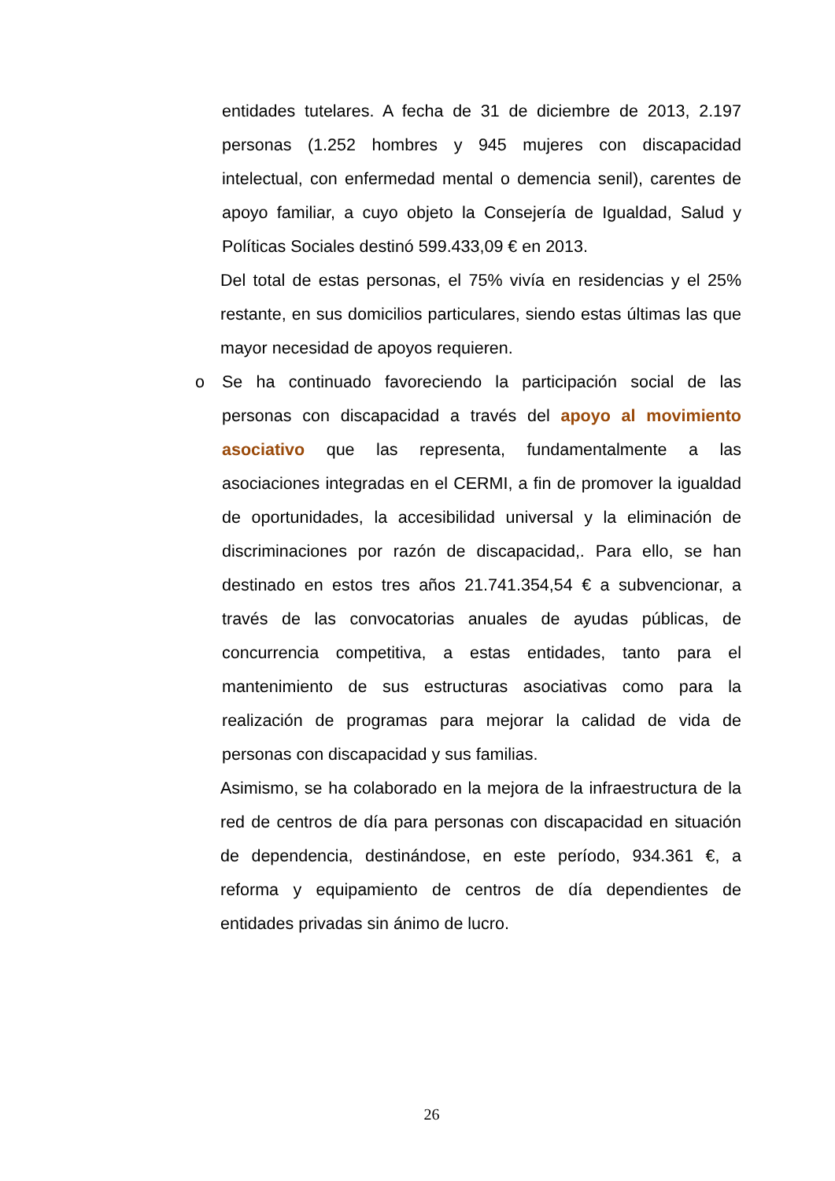entidades tutelares. A fecha de 31 de diciembre de 2013, 2.197 personas (1.252 hombres y 945 mujeres con discapacidad intelectual, con enfermedad mental o demencia senil), carentes de apoyo familiar, a cuyo objeto la Consejería de Igualdad, Salud y Políticas Sociales destinó 599.433,09 € en 2013.
Del total de estas personas, el 75% vivía en residencias y el 25% restante, en sus domicilios particulares, siendo estas últimas las que mayor necesidad de apoyos requieren.
o Se ha continuado favoreciendo la participación social de las personas con discapacidad a través del apoyo al movimiento asociativo que las representa, fundamentalmente a las asociaciones integradas en el CERMI, a fin de promover la igualdad de oportunidades, la accesibilidad universal y la eliminación de discriminaciones por razón de discapacidad,. Para ello, se han destinado en estos tres años 21.741.354,54 € a subvencionar, a través de las convocatorias anuales de ayudas públicas, de concurrencia competitiva, a estas entidades, tanto para el mantenimiento de sus estructuras asociativas como para la realización de programas para mejorar la calidad de vida de personas con discapacidad y sus familias.
Asimismo, se ha colaborado en la mejora de la infraestructura de la red de centros de día para personas con discapacidad en situación de dependencia, destinándose, en este período, 934.361 €, a reforma y equipamiento de centros de día dependientes de entidades privadas sin ánimo de lucro.
26